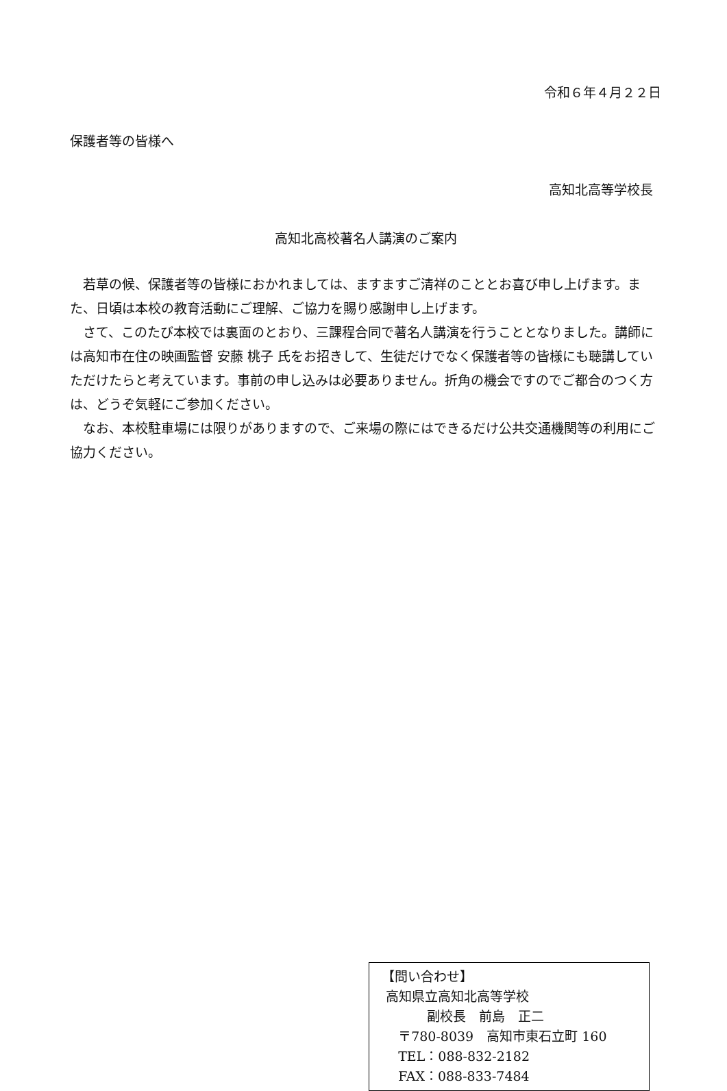令和６年４月２２日
保護者等の皆様へ
高知北高等学校長
高知北高校著名人講演のご案内
若草の候、保護者等の皆様におかれましては、ますますご清祥のこととお喜び申し上げます。また、日頃は本校の教育活動にご理解、ご協力を賜り感謝申し上げます。
さて、このたび本校では裏面のとおり、三課程合同で著名人講演を行うこととなりました。講師には高知市在住の映画監督 安藤 桃子 氏をお招きして、生徒だけでなく保護者等の皆様にも聴講していただけたらと考えています。事前の申し込みは必要ありません。折角の機会ですのでご都合のつく方は、どうぞ気軽にご参加ください。
なお、本校駐車場には限りがありますので、ご来場の際にはできるだけ公共交通機関等の利用にご協力ください。
【問い合わせ】
高知県立高知北高等学校
副校長　前島　正二
〒780-8039　高知市東石立町 160
TEL：088-832-2182
FAX：088-833-7484